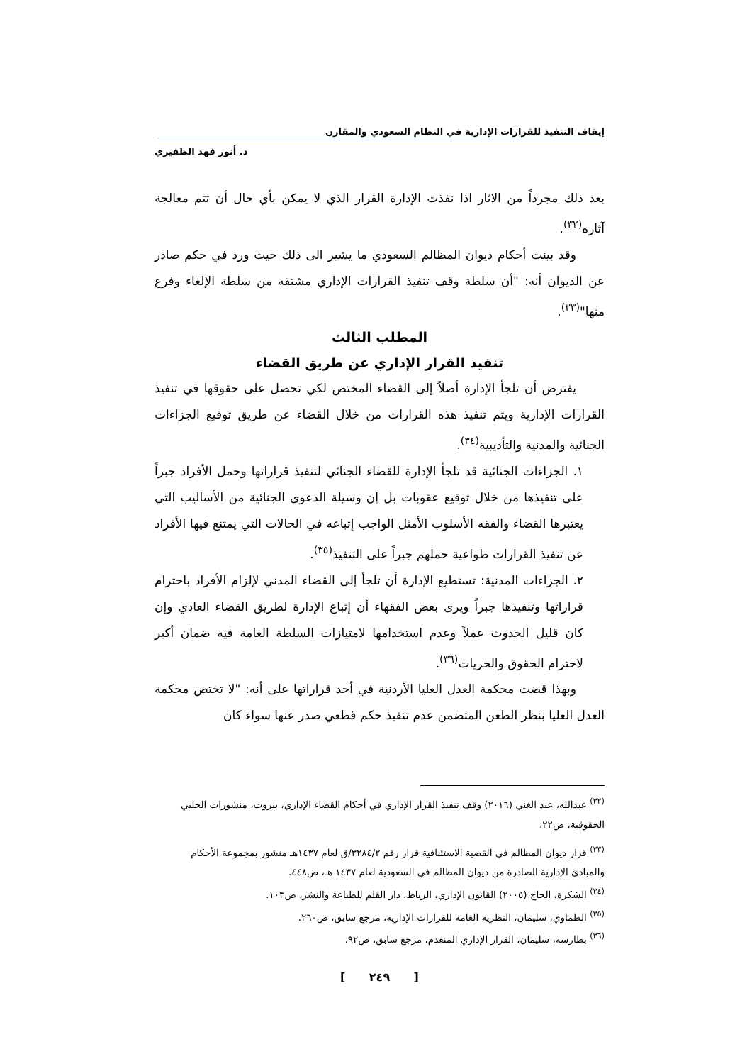إيقاف التنفيذ للقرارات الإدارية في النظام السعودي والمقارن
د. أنور فهد الظفيري
بعد ذلك مجرداً من الاثار اذا نفذت الإدارة القرار الذي لا يمكن بأي حال أن تتم معالجة آثاره<sup>(٣٢)</sup>.
وقد بينت أحكام ديوان المظالم السعودي ما يشير الى ذلك حيث ورد في حكم صادر عن الديوان أنه: "أن سلطة وقف تنفيذ القرارات الإداري مشتقه من سلطة الإلغاء وفرع منها"<sup>(٣٣)</sup>.
المطلب الثالث
تنفيذ القرار الإداري عن طريق القضاء
يفترض أن تلجأ الإدارة أصلاً إلى القضاء المختص لكي تحصل على حقوقها في تنفيذ القرارات الإدارية ويتم تنفيذ هذه القرارات من خلال القضاء عن طريق توقيع الجزاءات الجنائية والمدنية والتأديبية<sup>(٣٤)</sup>.
١. الجزاءات الجنائية قد تلجأ الإدارة للقضاء الجنائي لتنفيذ قراراتها وحمل الأفراد جبراً على تنفيذها من خلال توقيع عقوبات بل إن وسيلة الدعوى الجنائية من الأساليب التي يعتبرها القضاء والفقه الأسلوب الأمثل الواجب إتباعه في الحالات التي يمتنع فيها الأفراد عن تنفيذ القرارات طواعية حملهم جبراً على التنفيذ<sup>(٣٥)</sup>.
٢. الجزاءات المدنية: تستطيع الإدارة أن تلجأ إلى القضاء المدني لإلزام الأفراد باحترام قراراتها وتنفيذها جبراً ويرى بعض الفقهاء أن إتباع الإدارة لطريق القضاء العادي وإن كان قليل الحدوث عملاً وعدم استخدامها لامتيازات السلطة العامة فيه ضمان أكبر لاحترام الحقوق والحريات<sup>(٣٦)</sup>.
وبهذا قضت محكمة العدل العليا الأردنية في أحد قراراتها على أنه: "لا تختص محكمة العدل العليا بنظر الطعن المتضمن عدم تنفيذ حكم قطعي صدر عنها سواء كان
<sup>(٣٢)</sup> عبدالله، عبد الغني (٢٠١٦) وقف تنفيذ القرار الإداري في أحكام القضاء الإداري، بيروت، منشورات الحلبي الحقوقية، ص٢٢.
<sup>(٣٣)</sup> قرار ديوان المظالم في القضية الاستئنافية قرار رقم ٣٢٨٤/٢/ق لعام ١٤٣٧هـ منشور بمجموعة الأحكام والمبادئ الإدارية الصادرة من ديوان المظالم في السعودية لعام ١٤٣٧ هـ، ص٤٤٨.
<sup>(٣٤)</sup> الشكرة، الحاج (٢٠٠٥) القانون الإداري، الرباط، دار القلم للطباعة والنشر، ص١٠٣.
<sup>(٣٥)</sup> الطماوي، سليمان، النظرية العامة للقرارات الإدارية، مرجع سابق، ص٢٦٠.
<sup>(٣٦)</sup> بطارسة، سليمان، القرار الإداري المنعدم، مرجع سابق، ص٩٢.
[ ٢٤٩ ]